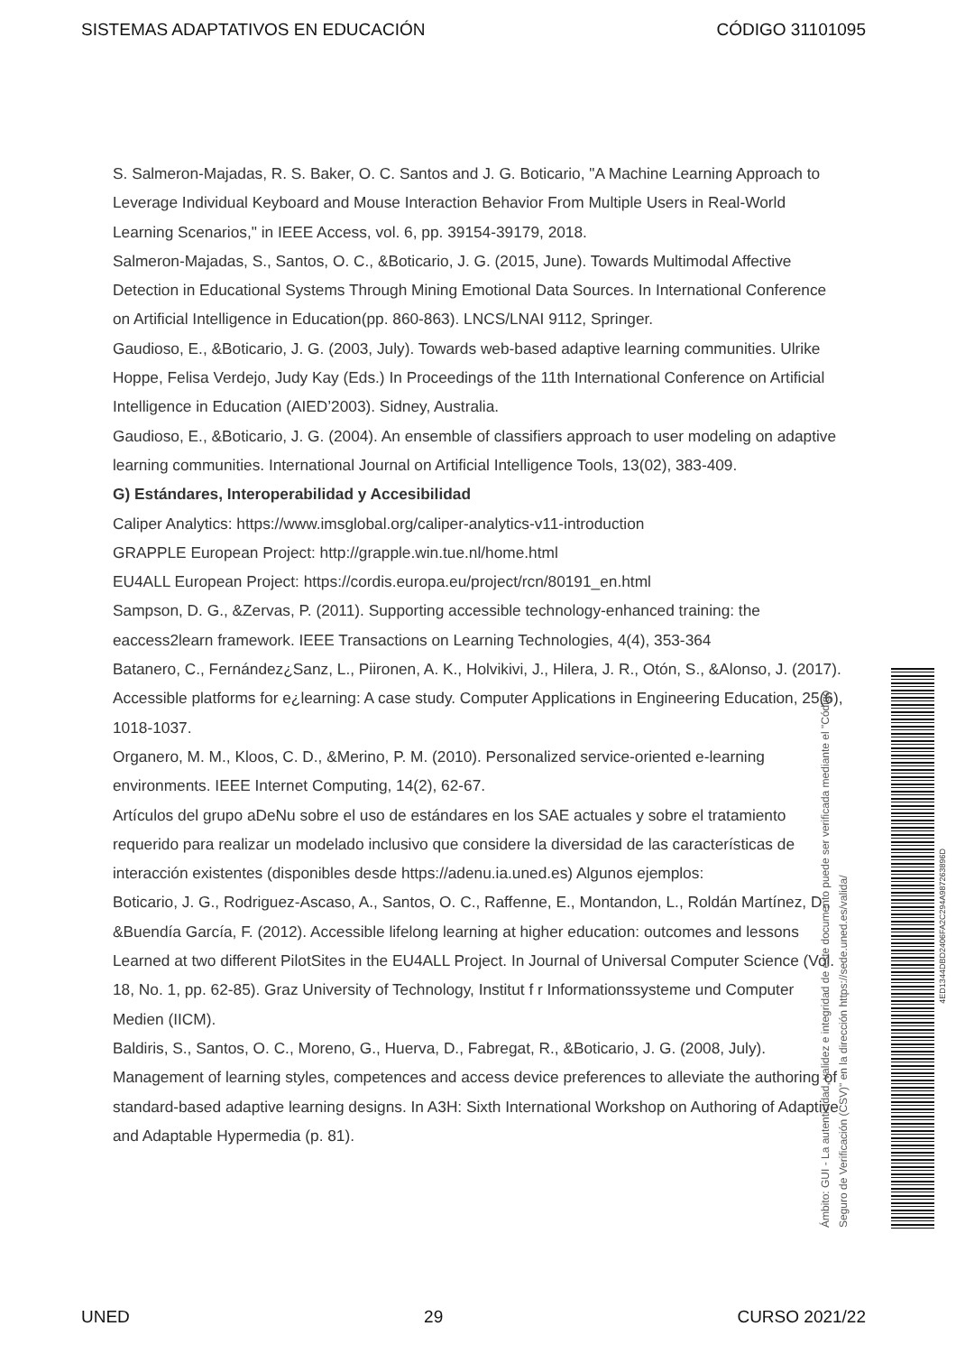SISTEMAS ADAPTATIVOS EN EDUCACIÓN CÓDIGO 31101095
S. Salmeron-Majadas, R. S. Baker, O. C. Santos and J. G. Boticario, "A Machine Learning Approach to Leverage Individual Keyboard and Mouse Interaction Behavior From Multiple Users in Real-World Learning Scenarios," in IEEE Access, vol. 6, pp. 39154-39179, 2018.
Salmeron-Majadas, S., Santos, O. C., &Boticario, J. G. (2015, June). Towards Multimodal Affective Detection in Educational Systems Through Mining Emotional Data Sources. In International Conference on Artificial Intelligence in Education(pp. 860-863). LNCS/LNAI 9112, Springer.
Gaudioso, E., &Boticario, J. G. (2003, July). Towards web-based adaptive learning communities. Ulrike Hoppe, Felisa Verdejo, Judy Kay (Eds.) In Proceedings of the 11th International Conference on Artificial Intelligence in Education (AIED’2003). Sidney, Australia.
Gaudioso, E., &Boticario, J. G. (2004). An ensemble of classifiers approach to user modeling on adaptive learning communities. International Journal on Artificial Intelligence Tools, 13(02), 383-409.
G) Estándares, Interoperabilidad y Accesibilidad
Caliper Analytics: https://www.imsglobal.org/caliper-analytics-v11-introduction
GRAPPLE European Project: http://grapple.win.tue.nl/home.html
EU4ALL European Project: https://cordis.europa.eu/project/rcn/80191_en.html
Sampson, D. G., &Zervas, P. (2011). Supporting accessible technology-enhanced training: the eaccess2learn framework. IEEE Transactions on Learning Technologies, 4(4), 353-364
Batanero, C., Fernández¿Sanz, L., Piironen, A. K., Holvikivi, J., Hilera, J. R., Otón, S., &Alonso, J. (2017). Accessible platforms for e¿learning: A case study. Computer Applications in Engineering Education, 25(6), 1018-1037.
Organero, M. M., Kloos, C. D., &Merino, P. M. (2010). Personalized service-oriented e-learning environments. IEEE Internet Computing, 14(2), 62-67.
Artículos del grupo aDeNu sobre el uso de estándares en los SAE actuales y sobre el tratamiento requerido para realizar un modelado inclusivo que considere la diversidad de las características de interacción existentes (disponibles desde https://adenu.ia.uned.es) Algunos ejemplos:
Boticario, J. G., Rodriguez-Ascaso, A., Santos, O. C., Raffenne, E., Montandon, L., Roldán Martínez, D., &Buendía García, F. (2012). Accessible lifelong learning at higher education: outcomes and lessons Learned at two different PilotSites in the EU4ALL Project. In Journal of Universal Computer Science (Vol. 18, No. 1, pp. 62-85). Graz University of Technology, Institut f r Informationssysteme und Computer Medien (IICM).
Baldiris, S., Santos, O. C., Moreno, G., Huerva, D., Fabregat, R., &Boticario, J. G. (2008, July). Management of learning styles, competences and access device preferences to alleviate the authoring of standard-based adaptive learning designs. In A3H: Sixth International Workshop on Authoring of Adaptive and Adaptable Hypermedia (p. 81).
Ámbito: GUI - La autenticidad, validez e integridad de este documento puede ser verificada mediante el "Código Seguro de Verificación (CSV)" en la dirección https://sede.uned.es/valida/
4ED1344DBD2406FA2C294A987263896D
UNED 29 CURSO 2021/22